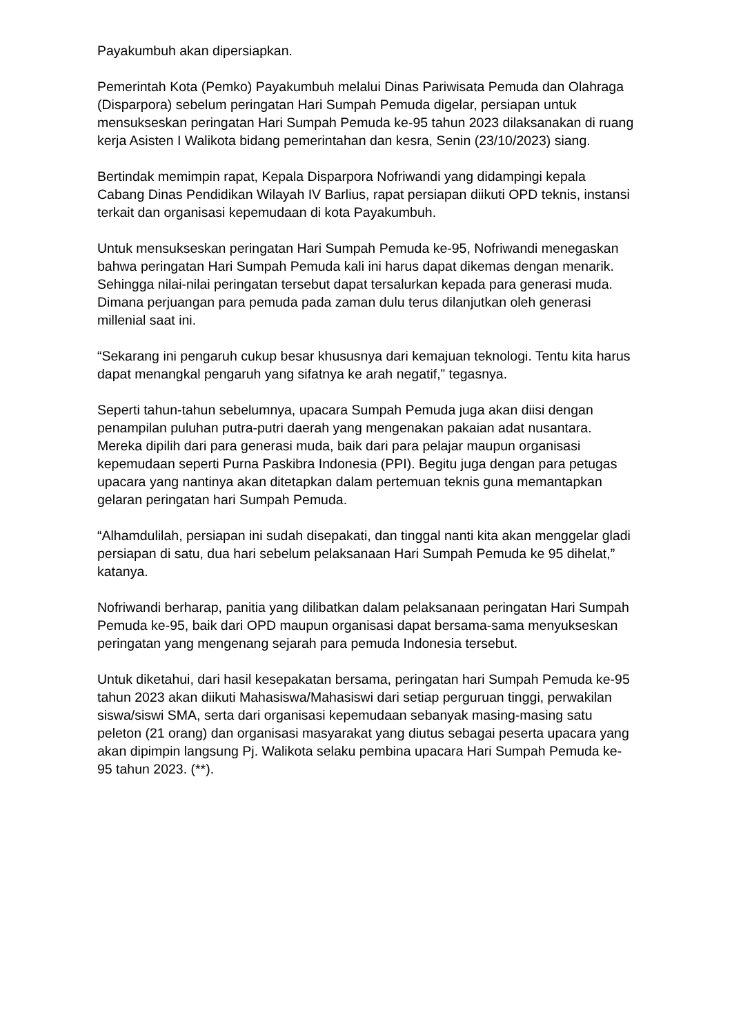Payakumbuh akan dipersiapkan.
Pemerintah Kota (Pemko) Payakumbuh melalui Dinas Pariwisata Pemuda dan Olahraga (Disparpora) sebelum peringatan Hari Sumpah Pemuda digelar, persiapan untuk mensukseskan peringatan Hari Sumpah Pemuda ke-95 tahun 2023 dilaksanakan di ruang kerja Asisten I Walikota bidang pemerintahan dan kesra, Senin (23/10/2023) siang.
Bertindak memimpin rapat, Kepala Disparpora Nofriwandi yang didampingi kepala Cabang Dinas Pendidikan Wilayah IV Barlius, rapat persiapan diikuti OPD teknis, instansi terkait dan organisasi kepemudaan di kota Payakumbuh.
Untuk mensukseskan peringatan Hari Sumpah Pemuda ke-95, Nofriwandi menegaskan bahwa peringatan Hari Sumpah Pemuda kali ini harus dapat dikemas dengan menarik. Sehingga nilai-nilai peringatan tersebut dapat tersalurkan kepada para generasi muda. Dimana perjuangan para pemuda pada zaman dulu terus dilanjutkan oleh generasi millenial saat ini.
“Sekarang ini pengaruh cukup besar khususnya dari kemajuan teknologi. Tentu kita harus dapat menangkal pengaruh yang sifatnya ke arah negatif,” tegasnya.
Seperti tahun-tahun sebelumnya, upacara Sumpah Pemuda juga akan diisi dengan penampilan puluhan putra-putri daerah yang mengenakan pakaian adat nusantara. Mereka dipilih dari para generasi muda, baik dari para pelajar maupun organisasi kepemudaan seperti Purna Paskibra Indonesia (PPI). Begitu juga dengan para petugas upacara yang nantinya akan ditetapkan dalam pertemuan teknis guna memantapkan gelaran peringatan hari Sumpah Pemuda.
“Alhamdulilah, persiapan ini sudah disepakati, dan tinggal nanti kita akan menggelar gladi persiapan di satu, dua hari sebelum pelaksanaan Hari Sumpah Pemuda ke 95 dihelat,” katanya.
Nofriwandi berharap, panitia yang dilibatkan dalam pelaksanaan peringatan Hari Sumpah Pemuda ke-95, baik dari OPD maupun organisasi dapat bersama-sama menyukseskan peringatan yang mengenang sejarah para pemuda Indonesia tersebut.
Untuk diketahui, dari hasil kesepakatan bersama, peringatan hari Sumpah Pemuda ke-95 tahun 2023 akan diikuti Mahasiswa/Mahasiswi dari setiap perguruan tinggi, perwakilan siswa/siswi SMA, serta dari organisasi kepemudaan sebanyak masing-masing satu peleton (21 orang) dan organisasi masyarakat yang diutus sebagai peserta upacara yang akan dipimpin langsung Pj. Walikota selaku pembina upacara Hari Sumpah Pemuda ke-95 tahun 2023. (**).